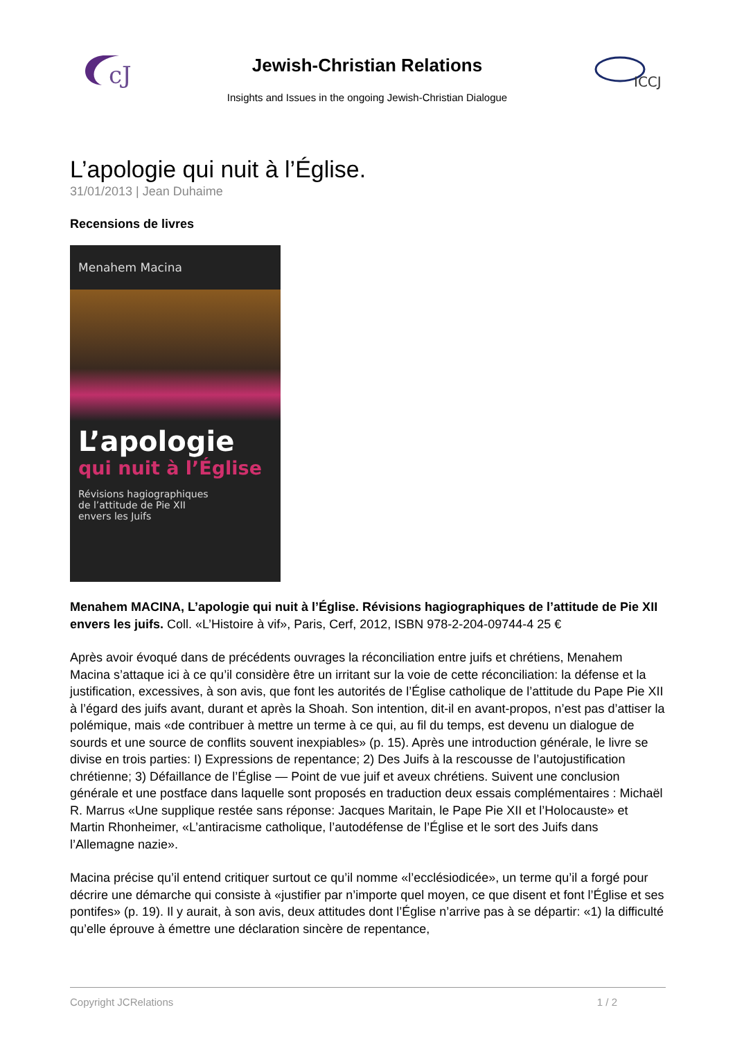cJ
Jewish-Christian Relations
Insights and Issues in the ongoing Jewish-Christian Dialogue
ICCJ
L’apologie qui nuit à l’Église.
31/01/2013 | Jean Duhaime
Recensions de livres
Menahem Macina
L’apologie
qui nuit à l’Église
Révisions hagiographiques
de l’attitude de Pie XII
envers les Juifs
Menahem MACINA, L’apologie qui nuit à l’Église. Révisions hagiographiques de l’attitude de Pie XII envers les juifs. Coll. «L’Histoire à vif», Paris, Cerf, 2012, ISBN 978-2-204-09744-4 25 €
Après avoir évoqué dans de précédents ouvrages la réconciliation entre juifs et chrétiens, Menahem Macina s’attaque ici à ce qu’il considère être un irritant sur la voie de cette réconciliation: la défense et la justification, excessives, à son avis, que font les autorités de l’Église catholique de l’attitude du Pape Pie XII à l’égard des juifs avant, durant et après la Shoah. Son intention, dit-il en avant-propos, n’est pas d’attiser la polémique, mais «de contribuer à mettre un terme à ce qui, au fil du temps, est devenu un dialogue de sourds et une source de conflits souvent inexpiables» (p. 15). Après une introduction générale, le livre se divise en trois parties: I) Expressions de repentance; 2) Des Juifs à la rescousse de l’autojustification chrétienne; 3) Défaillance de l’Église — Point de vue juif et aveux chrétiens. Suivent une conclusion générale et une postface dans laquelle sont proposés en traduction deux essais complémentaires : Michaël R. Marrus «Une supplique restée sans réponse: Jacques Maritain, le Pape Pie XII et l’Holocauste» et Martin Rhonheimer, «L’antiracisme catholique, l’autodéfense de l’Église et le sort des Juifs dans l’Allemagne nazie».
Macina précise qu’il entend critiquer surtout ce qu’il nomme «l’ecclésiodicée», un terme qu’il a forgé pour décrire une démarche qui consiste à «justifier par n’importe quel moyen, ce que disent et font l’Église et ses pontifes» (p. 19). Il y aurait, à son avis, deux attitudes dont l’Église n’arrive pas à se départir: «1) la difficulté qu’elle éprouve à émettre une déclaration sincère de repentance,
Copyright JCRelations 1 / 2